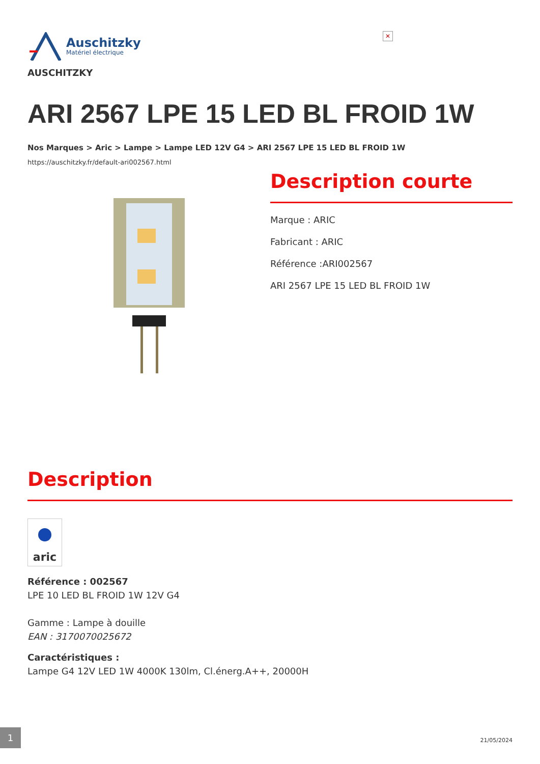✕
Auschitzky
Matériel électrique
AUSCHITZKY
ARI 2567 LPE 15 LED BL FROID 1W
Nos Marques > Aric > Lampe > Lampe LED 12V G4 > ARI 2567 LPE 15 LED BL FROID 1W
https://auschitzky.fr/default-ari002567.html
Description courte
Marque : ARIC
Fabricant : ARIC
Référence :ARI002567
ARI 2567 LPE 15 LED BL FROID 1W
Description
aric
Référence : 002567
LPE 10 LED BL FROID 1W 12V G4
Gamme : Lampe à douille
EAN : 3170070025672
Caractéristiques :
Lampe G4 12V LED 1W 4000K 130lm, Cl.énerg.A++, 20000H
1
21/05/2024